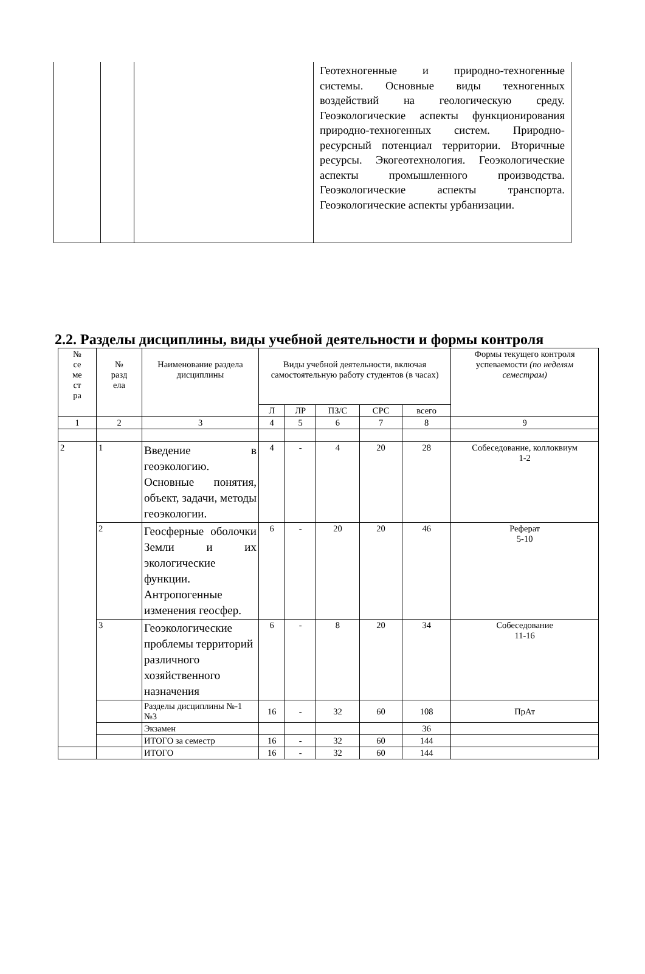| | | | Геотехногенные и природно-техногенные системы. Основные виды техногенных воздействий на геологическую среду. Геоэкологические аспекты функционирования природно-техногенных систем. Природно-ресурсный потенциал территории. Вторичные ресурсы. Экогеотехнология. Геоэкологические аспекты промышленного производства. Геоэкологические аспекты транспорта. Геоэкологические аспекты урбанизации. |
2.2. Разделы дисциплины, виды учебной деятельности и формы контроля
| № се ме ст ра | № разд ела | Наименование раздела дисциплины | Виды учебной деятельности, включая самостоятельную работу студентов (в часах) | | | | | Формы текущего контроля успеваемости (по неделям семестрам) |
| --- | --- | --- | --- | --- | --- | --- | --- | --- |
| | | | Л | ЛР | ПЗ/С | СРС | всего | |
| 1 | 2 | 3 | 4 | 5 | 6 | 7 | 8 | 9 |
| 2 | 1 | Введение в геоэкологию. Основные понятия, объект, задачи, методы геоэкологии. | 4 | - | 4 | 20 | 28 | Собеседование, коллоквиум 1-2 |
| | 2 | Геосферные оболочки Земли и их экологические функции. Антропогенные изменения геосфер. | 6 | - | 20 | 20 | 46 | Реферат 5-10 |
| | 3 | Геоэкологические проблемы территорий различного хозяйственного назначения | 6 | - | 8 | 20 | 34 | Собеседование 11-16 |
| | | Разделы дисциплины №-1 №3 | 16 | - | 32 | 60 | 108 | ПрАт |
| | | Экзамен | | | | | 36 | |
| | | ИТОГО за семестр | 16 | - | 32 | 60 | 144 | |
| | | ИТОГО | 16 | - | 32 | 60 | 144 | |